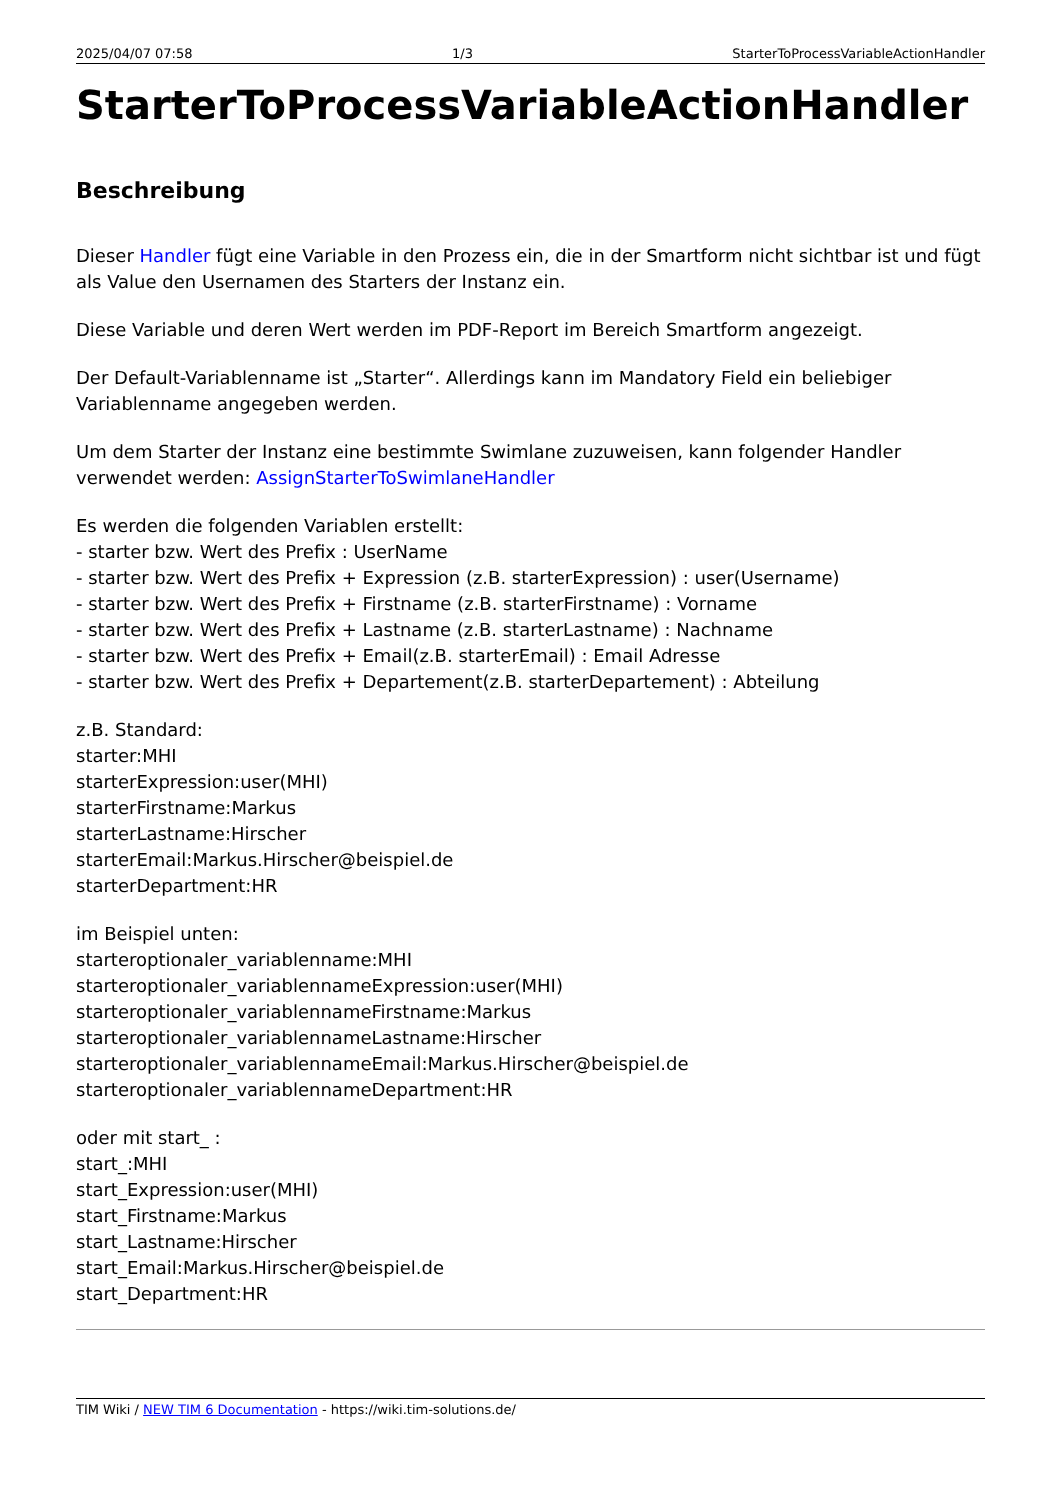2025/04/07 07:58 1/3 StarterToProcessVariableActionHandler
StarterToProcessVariableActionHandler
Beschreibung
Dieser Handler fügt eine Variable in den Prozess ein, die in der Smartform nicht sichtbar ist und fügt als Value den Usernamen des Starters der Instanz ein.
Diese Variable und deren Wert werden im PDF-Report im Bereich Smartform angezeigt.
Der Default-Variablenname ist „Starter“. Allerdings kann im Mandatory Field ein beliebiger Variablenname angegeben werden.
Um dem Starter der Instanz eine bestimmte Swimlane zuzuweisen, kann folgender Handler verwendet werden: AssignStarterToSwimlaneHandler
Es werden die folgenden Variablen erstellt:
- starter bzw. Wert des Prefix : UserName
- starter bzw. Wert des Prefix + Expression (z.B. starterExpression) : user(Username)
- starter bzw. Wert des Prefix + Firstname (z.B. starterFirstname) : Vorname
- starter bzw. Wert des Prefix + Lastname (z.B. starterLastname) : Nachname
- starter bzw. Wert des Prefix + Email(z.B. starterEmail) : Email Adresse
- starter bzw. Wert des Prefix + Departement(z.B. starterDepartement) : Abteilung
z.B. Standard:
starter:MHI
starterExpression:user(MHI)
starterFirstname:Markus
starterLastname:Hirscher
starterEmail:Markus.Hirscher@beispiel.de
starterDepartment:HR
im Beispiel unten:
starteroptionaler_variablenname:MHI
starteroptionaler_variablennameExpression:user(MHI)
starteroptionaler_variablennameFirstname:Markus
starteroptionaler_variablennameLastname:Hirscher
starteroptionaler_variablennameEmail:Markus.Hirscher@beispiel.de
starteroptionaler_variablennameDepartment:HR
oder mit start_ :
start_:MHI
start_Expression:user(MHI)
start_Firstname:Markus
start_Lastname:Hirscher
start_Email:Markus.Hirscher@beispiel.de
start_Department:HR
TIM Wiki / NEW TIM 6 Documentation - https://wiki.tim-solutions.de/